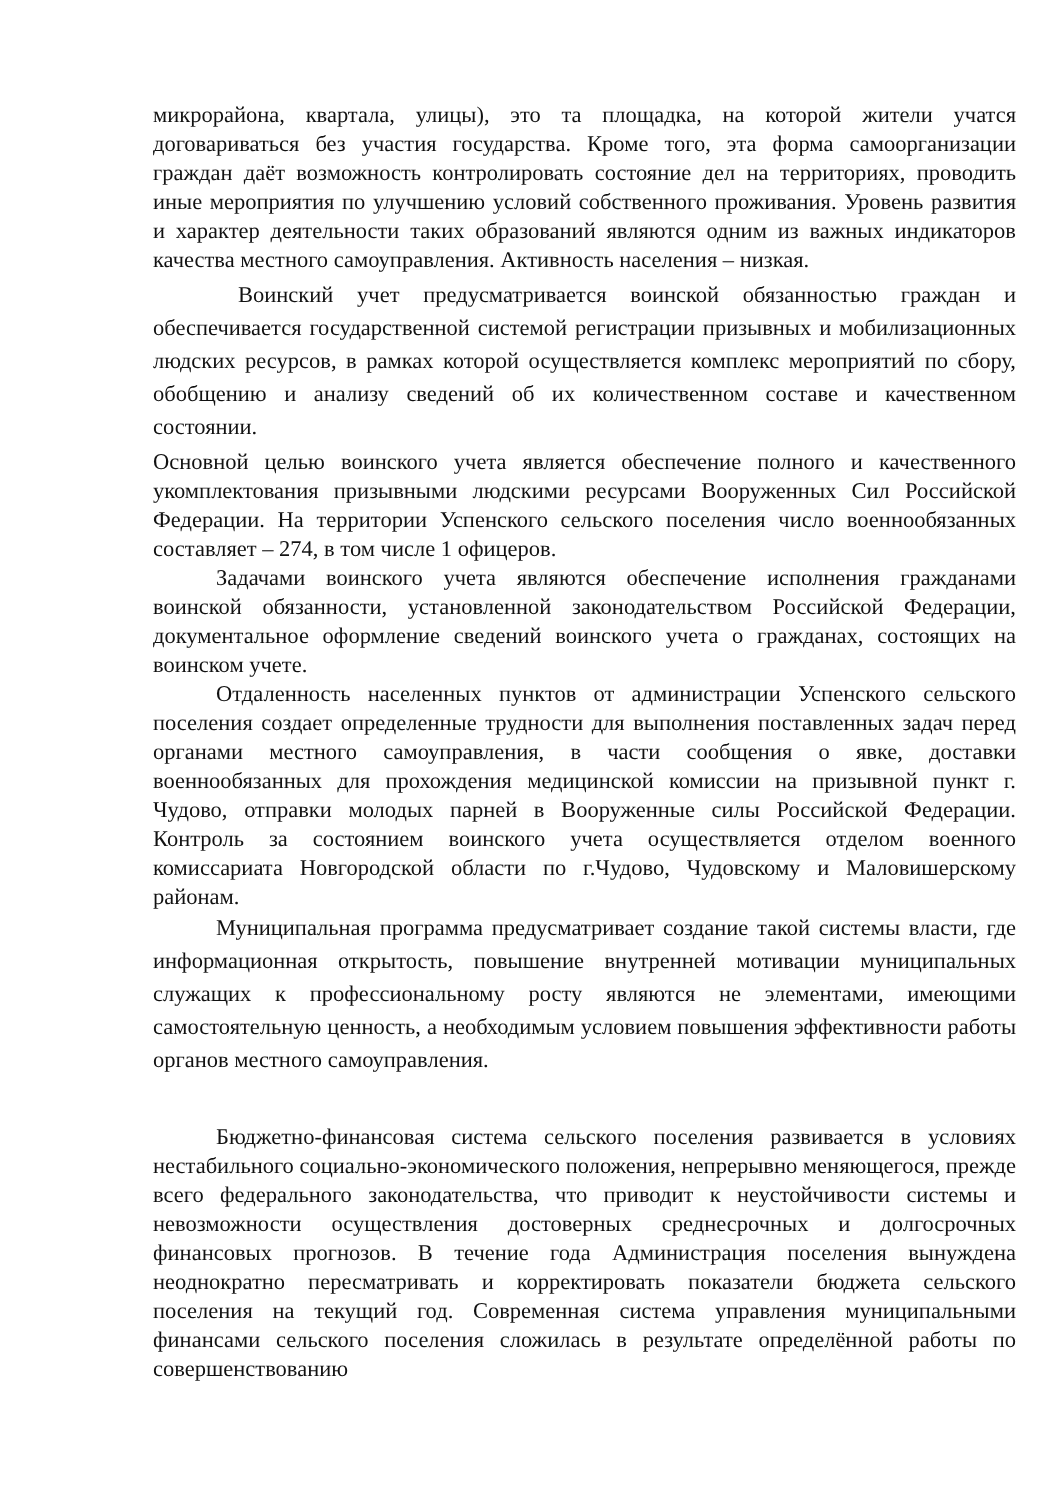микрорайона, квартала, улицы), это та площадка, на которой жители учатся договариваться без участия государства. Кроме того, эта форма самоорганизации граждан даёт возможность контролировать состояние дел на территориях, проводить иные мероприятия по улучшению условий собственного проживания. Уровень развития и характер деятельности таких образований являются одним из важных индикаторов качества местного самоуправления. Активность населения – низкая.
Воинский учет предусматривается воинской обязанностью граждан и обеспечивается государственной системой регистрации призывных и мобилизационных людских ресурсов, в рамках которой осуществляется комплекс мероприятий по сбору, обобщению и анализу сведений об их количественном составе и качественном состоянии.
Основной целью воинского учета является обеспечение полного и качественного укомплектования призывными людскими ресурсами Вооруженных Сил Российской Федерации. На территории Успенского сельского поселения число военнообязанных составляет – 274, в том числе 1 офицеров.
Задачами воинского учета являются обеспечение исполнения гражданами воинской обязанности, установленной законодательством Российской Федерации, документальное оформление сведений воинского учета о гражданах, состоящих на воинском учете.
Отдаленность населенных пунктов от администрации Успенского сельского поселения создает определенные трудности для выполнения поставленных задач перед органами местного самоуправления, в части сообщения о явке, доставки военнообязанных для прохождения медицинской комиссии на призывной пункт г. Чудово, отправки молодых парней в Вооруженные силы Российской Федерации. Контроль за состоянием воинского учета осуществляется отделом военного комиссариата Новгородской области по г.Чудово, Чудовскому и Маловишерскому районам.
Муниципальная программа предусматривает создание такой системы власти, где информационная открытость, повышение внутренней мотивации муниципальных служащих к профессиональному росту являются не элементами, имеющими самостоятельную ценность, а необходимым условием повышения эффективности работы органов местного самоуправления.
Бюджетно-финансовая система сельского поселения развивается в условиях нестабильного социально-экономического положения, непрерывно меняющегося, прежде всего федерального законодательства, что приводит к неустойчивости системы и невозможности осуществления достоверных среднесрочных и долгосрочных финансовых прогнозов. В течение года Администрация поселения вынуждена неоднократно пересматривать и корректировать показатели бюджета сельского поселения на текущий год. Современная система управления муниципальными финансами сельского поселения сложилась в результате определённой работы по совершенствованию